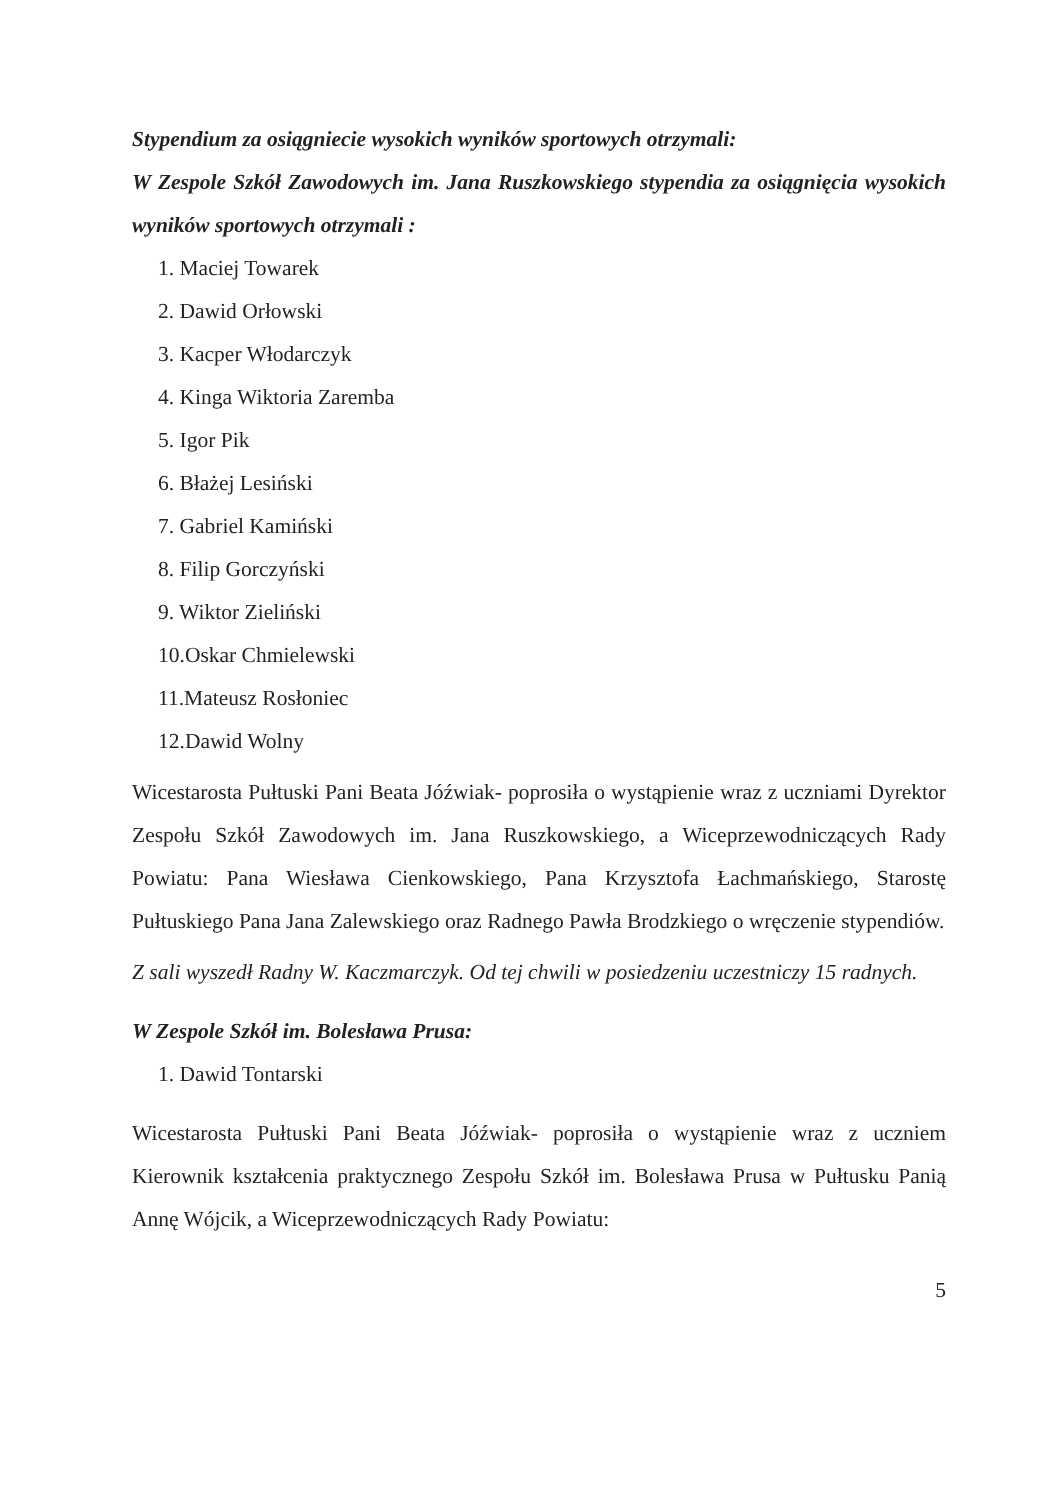Stypendium za osiągniecie wysokich wyników sportowych otrzymali:
W Zespole Szkół Zawodowych im. Jana Ruszkowskiego stypendia za osiągnięcia wysokich wyników sportowych otrzymali :
1. Maciej Towarek
2. Dawid Orłowski
3. Kacper Włodarczyk
4. Kinga Wiktoria Zaremba
5. Igor Pik
6. Błażej Lesiński
7. Gabriel Kamiński
8. Filip Gorczyński
9. Wiktor Zieliński
10.Oskar Chmielewski
11.Mateusz Rosłoniec
12.Dawid Wolny
Wicestarosta Pułtuski Pani Beata Jóźwiak- poprosiła o wystąpienie wraz z uczniami Dyrektor Zespołu Szkół Zawodowych im. Jana Ruszkowskiego, a Wiceprzewodniczących Rady Powiatu: Pana Wiesława Cienkowskiego, Pana Krzysztofa Łachmańskiego, Starostę Pułtuskiego Pana Jana Zalewskiego oraz Radnego Pawła Brodzkiego o wręczenie stypendiów.
Z sali wyszedł Radny W. Kaczmarczyk. Od tej chwili w posiedzeniu uczestniczy 15 radnych.
W Zespole Szkół im. Bolesława Prusa:
1. Dawid Tontarski
Wicestarosta Pułtuski Pani Beata Jóźwiak- poprosiła o wystąpienie wraz z uczniem Kierownik kształcenia praktycznego Zespołu Szkół im. Bolesława Prusa w Pułtusku Panią Annę Wójcik, a Wiceprzewodniczących Rady Powiatu:
5